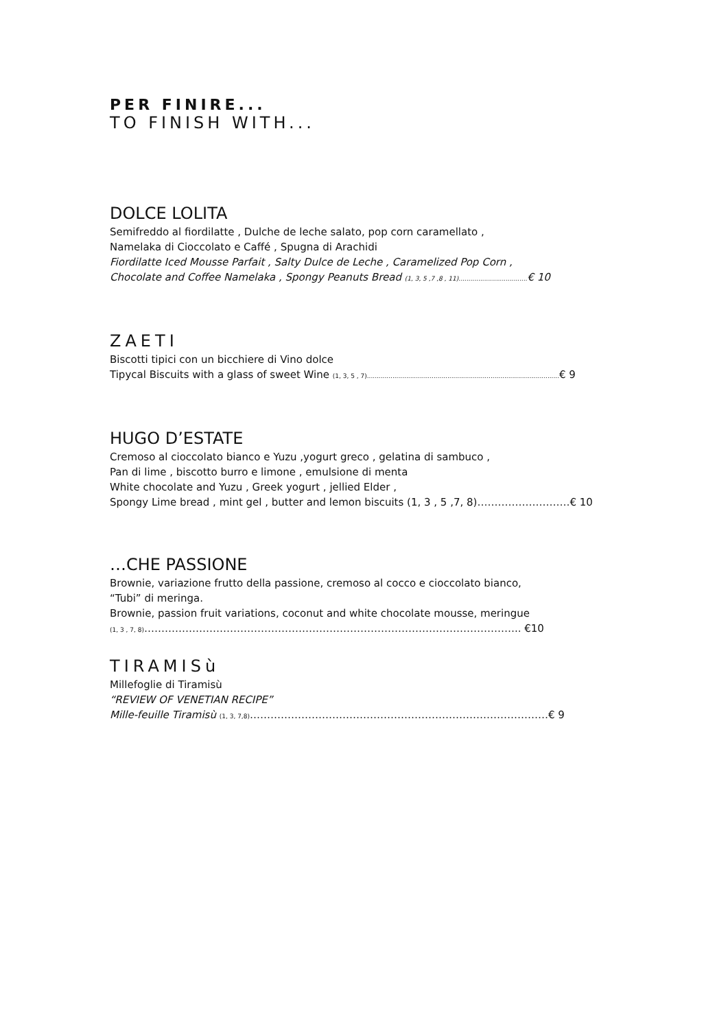PER FINIRE...
TO FINISH WITH...
DOLCE LOLITA
Semifreddo al fiordilatte , Dulche de leche salato, pop corn caramellato ,
Namelaka di Cioccolato e Caffé , Spugna di Arachidi
Fiordilatte Iced Mousse Parfait , Salty Dulce de Leche , Caramelized Pop Corn ,
Chocolate and Coffee Namelaka , Spongy Peanuts Bread (1, 3, 5 ,7 ,8 , 11)...................................€ 10
ZAETI
Biscotti tipici con un bicchiere di Vino dolce
Tipycal Biscuits with a glass of sweet Wine (1, 3, 5 , 7)..................................................................................................€ 9
HUGO D’ESTATE
Cremoso al cioccolato bianco e Yuzu ,yogurt greco , gelatina di sambuco ,
Pan di lime , biscotto burro e limone , emulsione di menta
White chocolate and Yuzu , Greek yogurt , jellied Elder ,
Spongy Lime bread , mint gel , butter and lemon biscuits (1, 3 , 5 ,7, 8)………………………€ 10
…CHE PASSIONE
Brownie, variazione frutto della passione, cremoso al cocco e cioccolato bianco,
“Tubi” di meringa.
Brownie, passion fruit variations, coconut and white chocolate mousse, meringue
(1, 3 , 7, 8)……………………………………………………………………………………………….. €10
TIRAMISù
Millefoglie di Tiramisù
“REVIEW OF VENETIAN RECIPE”
Mille-feuille Tiramisù (1, 3, 7,8)……………………………………………………………………………€ 9